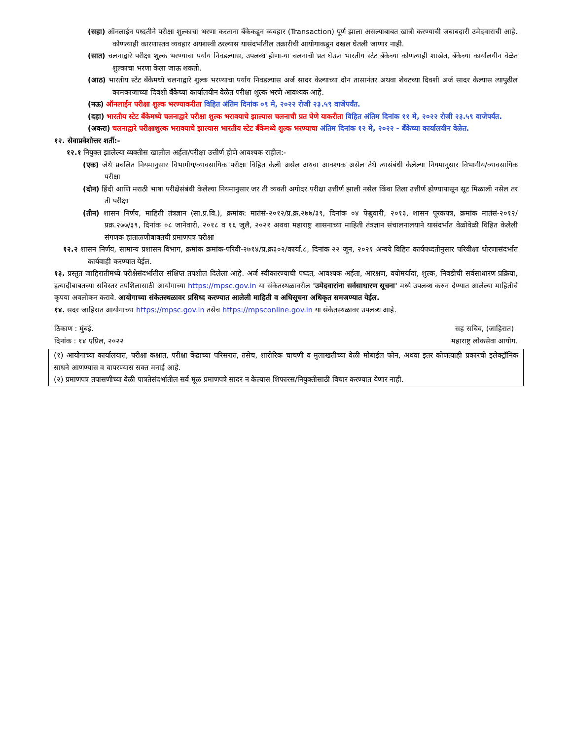(सहा) ऑनलाईन पध्दतीने परीक्षा शुल्काचा भरणा करताना बँकेकडून व्यवहार (Transaction) पूर्ण झाला असल्याबाबत खात्री करण्याची जबाबदारी उमेदवाराची आहे. कोणत्याही कारणास्तव व्यवहार अयशस्वी ठरल्यास यासंदर्भातील तक्रारीची आयोगाकडून दखल घेतली जाणार नाही.
(सात) चलनाद्वारे परीक्षा शुल्क भरण्याचा पर्याय निवडल्यास, उपलब्ध होणा-या चलनाची प्रत घेऊन भारतीय स्टेट बँकेच्या कोणत्याही शाखेत, बँकेच्या कार्यालयीन वेळेत शुल्काचा भरणा केला जाऊ शकतो.
(आठ) भारतीय स्टेट बँकेमध्ये चलनाद्वारे शुल्क भरण्याचा पर्याय निवडल्यास अर्ज सादर केल्याच्या दोन तासानंतर अथवा शेवटच्या दिवशी अर्ज सादर केल्यास त्यापुढील कामकाजाच्या दिवशी बँकेच्या कार्यालयीन वेळेत परीक्षा शुल्क भरणे आवश्यक आहे.
(नऊ) ऑनलाईन परीक्षा शुल्क भरण्याकरीता विहित अंतिम दिनांक ०९ मे, २०२२ रोजी २३.५९ वाजेपर्यंत.
(दहा) भारतीय स्टेट बँकेमध्ये चलनाद्वारे परीक्षा शुल्क भरावयाचे झाल्यास चलनाची प्रत घेणे याकरीता विहित अंतिम दिनांक ११ मे, २०२२ रोजी २३.५९ वाजेपर्यंत.
(अकरा) चलनाद्वारे परीक्षाशुल्क भरावयाचे झाल्यास भारतीय स्टेट बँकेमध्ये शुल्क भरण्याचा अंतिम दिनांक १२ मे, २०२२ - बँकेच्या कार्यालयीन वेळेत.
१२. सेवाप्रवेशोत्तर शर्ती:-
१२.१ नियुक्त झालेल्या व्यक्तीस खालील अर्हता/परीक्षा उत्तीर्ण होणे आवश्यक राहील:-
(एक) जेथे प्रचलित नियमानुसार विभागीय/व्यावसायिक परीक्षा विहित केली असेल अथवा आवश्यक असेल तेथे त्यासंबंधी केलेल्या नियमानुसार विभागीय/व्यावसायिक परीक्षा
(दोन) हिंदी आणि मराठी भाषा परीक्षेसंबंधी केलेल्या नियमानुसार जर ती व्यक्ती अगोदर परीक्षा उत्तीर्ण झाली नसेल किंवा तिला उत्तीर्ण होण्यापासून सूट मिळाली नसेल तर ती परीक्षा
(तीन) शासन निर्णय, माहिती तंत्रज्ञान (सा.प्र.वि.), क्रमांक: मातंसं-२०१२/प्र.क्र.२७७/३९, दिनांक ०४ फेब्रुवारी, २०१३, शासन पूरकपत्र, क्रमांक मातंसं-२०१२/प्रक्र.२७७/३९, दिनांक ०८ जानेवारी, २०१८ व १६ जुलै, २०२१ अथवा महाराष्ट्र शासनाच्या माहिती तंत्रज्ञान संचालनालयाने यासंदर्भात वेळोवेळी विहित केलेली संगणक हाताळणीबाबतची प्रमाणपत्र परीक्षा
१२.२ शासन निर्णय, सामान्य प्रशासन विभाग, क्रमांक क्रमांक-परिवी-२७१४/प्र.क्र३०२/कार्या.८, दिनांक २२ जून, २०२१ अन्वये विहित कार्यपध्दतीनुसार परिवीक्षा धोरणासंदर्भात कार्यवाही करण्यात येईल.
१३. प्रस्तुत जाहिरातीमध्ये परीक्षेसंदर्भातील संक्षिप्त तपशील दिलेला आहे. अर्ज स्वीकारण्याची पध्दत, आवश्यक अर्हता, आरक्षण, वयोमर्यादा, शुल्क, निवडीची सर्वसाधारण प्रक्रिया, इत्यादीबाबतच्या सविस्तर तपशिलासाठी आयोगाच्या https://mpsc.gov.in या संकेतस्थळावरील 'उमेदवारांना सर्वसाधारण सूचना' मध्ये उपलब्ध करुन देण्यात आलेल्या माहितीचे कृपया अवलोकन करावे. आयोगाच्या संकेतस्थळावर प्रसिध्द करण्यात आलेली माहिती व अधिसूचना अधिकृत समजण्यात येईल.
१४. सदर जाहिरात आयोगाच्या https://mpsc.gov.in तसेच https://mpsconline.gov.in या संकेतस्थळावर उपलब्ध आहे.
ठिकाण : मुंबई.
दिनांक : १४ एप्रिल, २०२२
सह सचिव, (जाहिरात)
महाराष्ट्र लोकसेवा आयोग.
(१) आयोगाच्या कार्यालयात, परीक्षा कक्षात, परीक्षा केंद्राच्या परिसरात, तसेच, शारीरिक चाचणी व मुलाखतीच्या वेळी मोबाईल फोन, अथवा इतर कोणत्याही प्रकारची इलेक्ट्रॉनिक साधने आणण्यास व वापरण्यास सक्त मनाई आहे.
(२) प्रमाणपत्र तपासणीच्या वेळी पात्रतेसंदर्भातील सर्व मूळ प्रमाणपत्रे सादर न केल्यास शिफारस/नियुक्तीसाठी विचार करण्यात येणार नाही.